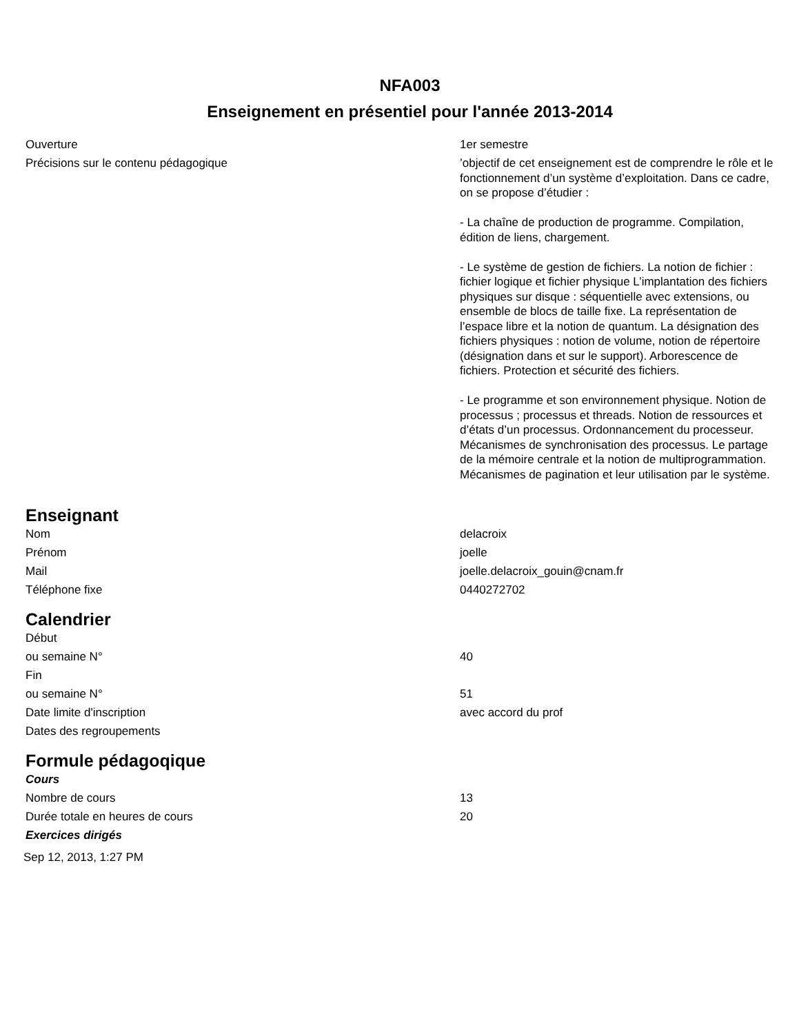NFA003
Enseignement en présentiel pour l'année 2013-2014
| Ouverture | 1er semestre |
| Précisions sur le contenu pédagogique | ’objectif de cet enseignement est de comprendre le rôle et le fonctionnement d’un système d’exploitation. Dans ce cadre, on se propose d’étudier : - La chaîne de production de programme. Compilation, édition de liens, chargement. - Le système de gestion de fichiers. La notion de fichier : fichier logique et fichier physique L’implantation des fichiers physiques sur disque : séquentielle avec extensions, ou ensemble de blocs de taille fixe. La représentation de l’espace libre et la notion de quantum. La désignation des fichiers physiques : notion de volume, notion de répertoire (désignation dans et sur le support). Arborescence de fichiers. Protection et sécurité des fichiers. - Le programme et son environnement physique. Notion de processus ; processus et threads. Notion de ressources et d’états d’un processus. Ordonnancement du processeur. Mécanismes de synchronisation des processus. Le partage de la mémoire centrale et la notion de multiprogrammation. Mécanismes de pagination et leur utilisation par le système. |
Enseignant
| Nom | delacroix |
| Prénom | joelle |
| Mail | joelle.delacroix_gouin@cnam.fr |
| Téléphone fixe | 0440272702 |
Calendrier
| Début | |
| ou semaine N° | 40 |
| Fin | |
| ou semaine N° | 51 |
| Date limite d'inscription | avec accord du prof |
| Dates des regroupements | |
Formule pédagoqique
| Cours | |
| Nombre de cours | 13 |
| Durée totale en heures de cours | 20 |
| Exercices dirigés | |
Sep 12, 2013, 1:27 PM